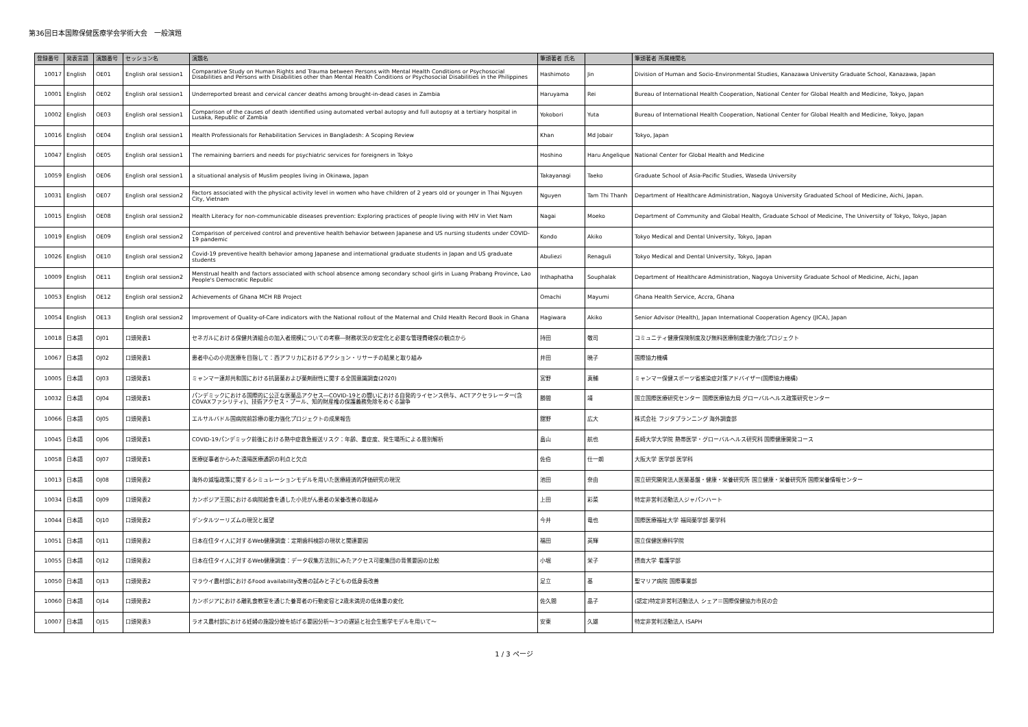第36回日本国際保健医療学会学術大会　一般演題
| 登録番号 | 発表言語 | 演題番号 | セッション名 | 演題名 | 筆頭著者 氏名 | | 筆頭著者 所属機関名 |
| --- | --- | --- | --- | --- | --- | --- | --- |
| 10017 | English | OE01 | English oral session1 | Comparative Study on Human Rights and Trauma between Persons with Mental Health Conditions or Psychosocial Disabilities and Persons with Disabilities other than Mental Health Conditions or Psychosocial Disabilities in the Philippines | Hashimoto | Jin | Division of Human and Socio-Environmental Studies, Kanazawa University Graduate School, Kanazawa, Japan |
| 10001 | English | OE02 | English oral session1 | Underreported breast and cervical cancer deaths among brought-in-dead cases in Zambia | Haruyama | Rei | Bureau of International Health Cooperation, National Center for Global Health and Medicine, Tokyo, Japan |
| 10002 | English | OE03 | English oral session1 | Comparison of the causes of death identified using automated verbal autopsy and full autopsy at a tertiary hospital in Lusaka, Republic of Zambia | Yokobori | Yuta | Bureau of International Health Cooperation, National Center for Global Health and Medicine, Tokyo, Japan |
| 10016 | English | OE04 | English oral session1 | Health Professionals for Rehabilitation Services in Bangladesh: A Scoping Review | Khan | Md Jobair | Tokyo, Japan |
| 10047 | English | OE05 | English oral session1 | The remaining barriers and needs for psychiatric services for foreigners in Tokyo | Hoshino | Haru Angelique | National Center for Global Health and Medicine |
| 10059 | English | OE06 | English oral session1 | a situational analysis of Muslim peoples living in Okinawa, Japan | Takayanagi | Taeko | Graduate School of Asia-Pacific Studies, Waseda University |
| 10031 | English | OE07 | English oral session2 | Factors associated with the physical activity level in women who have children of 2 years old or younger in Thai Nguyen City, Vietnam | Nguyen | Tam Thi Thanh | Department of Healthcare Administration, Nagoya University Graduated School of Medicine, Aichi, Japan. |
| 10015 | English | OE08 | English oral session2 | Health Literacy for non-communicable diseases prevention: Exploring practices of people living with HIV in Viet Nam | Nagai | Moeko | Department of Community and Global Health, Graduate School of Medicine, The University of Tokyo, Tokyo, Japan |
| 10019 | English | OE09 | English oral session2 | Comparison of perceived control and preventive health behavior between Japanese and US nursing students under COVID-19 pandemic | Kondo | Akiko | Tokyo Medical and Dental University, Tokyo, Japan |
| 10026 | English | OE10 | English oral session2 | Covid-19 preventive health behavior among Japanese and international graduate students in Japan and US graduate students | Abuliezi | Renaguli | Tokyo Medical and Dental University, Tokyo, Japan |
| 10009 | English | OE11 | English oral session2 | Menstrual health and factors associated with school absence among secondary school girls in Luang Prabang Province, Lao People's Democratic Republic | Inthaphatha | Souphalak | Department of Healthcare Administration, Nagoya University Graduate School of Medicine, Aichi, Japan |
| 10053 | English | OE12 | English oral session2 | Achievements of Ghana MCH RB Project | Omachi | Mayumi | Ghana Health Service, Accra, Ghana |
| 10054 | English | OE13 | English oral session2 | Improvement of Quality-of-Care indicators with the National rollout of the Maternal and Child Health Record Book in Ghana | Hagiwara | Akiko | Senior Advisor (Health), Japan International Cooperation Agency (JICA), Japan |
| 10018 | 日本語 | OJ01 | 口頭発表1 | セネガルにおける保健共済組合の加入者規模についての考察―財務状況の安定化と必要な管理費確保の観点から | 持田 | 敬司 | コミュニティ健康保険制度及び無料医療制度能力強化プロジェクト |
| 10067 | 日本語 | OJ02 | 口頭発表1 | 患者中心の小児医療を目指して：西アフリカにおけるアクション・リサーチの結果と取り組み | 井田 | 暁子 | 国際協力機構 |
| 10005 | 日本語 | OJ03 | 口頭発表1 | ミャンマー連邦共和国における抗菌薬および薬剤耐性に関する全国意識調査(2020) | 宮野 | 真輔 | ミャンマー保健スポーツ省感染症対策アドバイザー(国際協力機構) |
| 10032 | 日本語 | OJ04 | 口頭発表1 | パンデミックにおける国際的に公正な医薬品アクセス―COVID-19との闘いにおける自発的ライセンス供与、ACTアクセラレーター(含COVAXファシリティ)、技術アクセス・プール、知的財産権の保護義務免除をめぐる論争 | 勝間 | 靖 | 国立国際医療研究センター 国際医療協力局 グローバルヘルス政策研究センター |
| 10066 | 日本語 | OJ05 | 口頭発表1 | エルサルバドル国病院前診療の能力強化プロジェクトの成果報告 | 舘野 | 広大 | 株式会社 フジタプランニング 海外調査部 |
| 10045 | 日本語 | OJ06 | 口頭発表1 | COVID-19パンデミック前後における熱中症救急搬送リスク：年齢、重症度、発生場所による層別解析 | 畠山 | 航也 | 長崎大学大学院 熱帯医学・グローバルヘルス研究科 国際健康開発コース |
| 10058 | 日本語 | OJ07 | 口頭発表1 | 医療従事者からみた遠隔医療通訳の利点と欠点 | 佐伯 | 仕一朗 | 大阪大学 医学部 医学科 |
| 10013 | 日本語 | OJ08 | 口頭発表2 | 海外の減塩政策に関するシミュレーションモデルを用いた医療経済的評価研究の現況 | 池田 | 奈由 | 国立研究開発法人医薬基盤・健康・栄養研究所 国立健康・栄養研究所 国際栄養情報センター |
| 10034 | 日本語 | OJ09 | 口頭発表2 | カンボジア王国における病院給食を通した小児がん患者の栄養改善の取組み | 上田 | 彩菜 | 特定非営利活動法人ジャパンハート |
| 10044 | 日本語 | OJ10 | 口頭発表2 | デンタルツーリズムの現況と展望 | 今井 | 竜也 | 国際医療福祉大学 福岡薬学部 薬学科 |
| 10051 | 日本語 | OJ11 | 口頭発表2 | 日本在住タイ人に対するWeb健康調査：定期歯科検診の現状と関連要因 | 福田 | 英輝 | 国立保健医療科学院 |
| 10055 | 日本語 | OJ12 | 口頭発表2 | 日本在住タイ人に対するWeb健康調査：データ収集方法別にみたアクセス可能集団の背景要因の比較 | 小堀 | 栄子 | 摂南大学 看護学部 |
| 10050 | 日本語 | OJ13 | 口頭発表2 | マラウイ農村部におけるFood availability改善の試みと子どもの低身長改善 | 足立 | 基 | 聖マリア病院 国際事業部 |
| 10060 | 日本語 | OJ14 | 口頭発表2 | カンボジアにおける離乳食教室を通じた養育者の行動変容と2歳未満児の低体重の変化 | 佐久間 | 晶子 | (認定)特定非営利活動法人 シェア＝国際保健協力市民の会 |
| 10007 | 日本語 | OJ15 | 口頭発表3 | ラオス農村部における妊婦の施設分娩を妨げる要因分析～3つの遅延と社会生態学モデルを用いて～ | 安東 | 久雄 | 特定非営利活動法人 ISAPH |
1 / 3 ページ